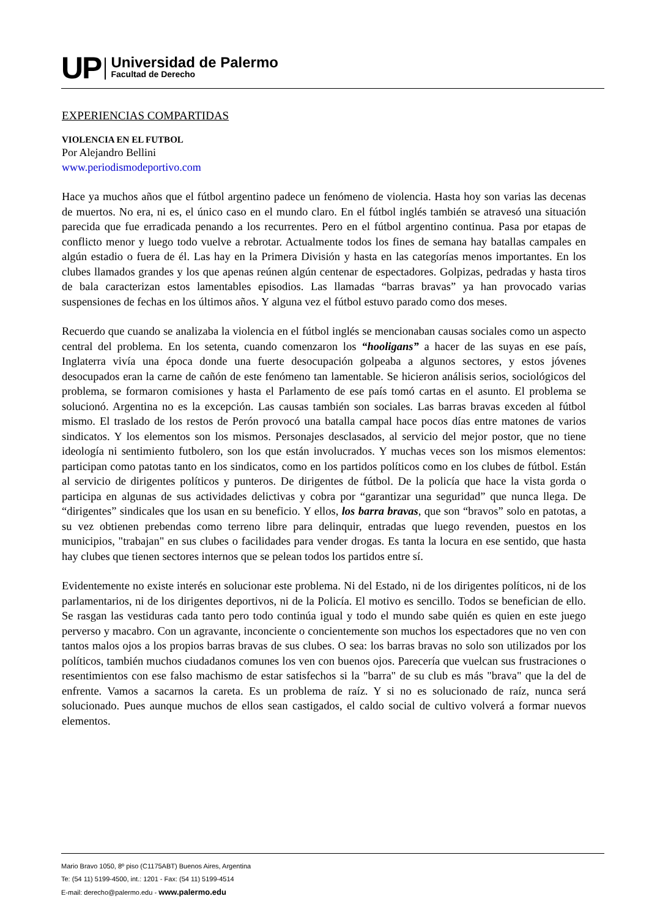UP
Universidad de Palermo
Facultad de Derecho
EXPERIENCIAS COMPARTIDAS
VIOLENCIA EN EL FUTBOL
Por Alejandro Bellini
www.periodismodeportivo.com
Hace ya muchos años que el fútbol argentino padece un fenómeno de violencia. Hasta hoy son varias las decenas de muertos. No era, ni es, el único caso en el mundo claro. En el fútbol inglés también se atravesó una situación parecida que fue erradicada penando a los recurrentes. Pero en el fútbol argentino continua. Pasa por etapas de conflicto menor y luego todo vuelve a rebrotar. Actualmente todos los fines de semana hay batallas campales en algún estadio o fuera de él. Las hay en la Primera División y hasta en las categorías menos importantes. En los clubes llamados grandes y los que apenas reúnen algún centenar de espectadores. Golpizas, pedradas y hasta tiros de bala caracterizan estos lamentables episodios. Las llamadas “barras bravas” ya han provocado varias suspensiones de fechas en los últimos años. Y alguna vez el fútbol estuvo parado como dos meses.
Recuerdo que cuando se analizaba la violencia en el fútbol inglés se mencionaban causas sociales como un aspecto central del problema. En los setenta, cuando comenzaron los “hooligans” a hacer de las suyas en ese país, Inglaterra vivía una época donde una fuerte desocupación golpeaba a algunos sectores, y estos jóvenes desocupados eran la carne de cañón de este fenómeno tan lamentable. Se hicieron análisis serios, sociológicos del problema, se formaron comisiones y hasta el Parlamento de ese país tomó cartas en el asunto. El problema se solucionó. Argentina no es la excepción. Las causas también son sociales. Las barras bravas exceden al fútbol mismo. El traslado de los restos de Perón provocó una batalla campal hace pocos días entre matones de varios sindicatos. Y los elementos son los mismos. Personajes desclasados, al servicio del mejor postor, que no tiene ideología ni sentimiento futbolero, son los que están involucrados. Y muchas veces son los mismos elementos: participan como patotas tanto en los sindicatos, como en los partidos políticos como en los clubes de fútbol. Están al servicio de dirigentes políticos y punteros. De dirigentes de fútbol. De la policía que hace la vista gorda o participa en algunas de sus actividades delictivas y cobra por “garantizar una seguridad” que nunca llega. De “dirigentes” sindicales que los usan en su beneficio. Y ellos, los barra bravas, que son “bravos” solo en patotas, a su vez obtienen prebendas como terreno libre para delinquir, entradas que luego revenden, puestos en los municipios, "trabajan" en sus clubes o facilidades para vender drogas. Es tanta la locura en ese sentido, que hasta hay clubes que tienen sectores internos que se pelean todos los partidos entre sí.
Evidentemente no existe interés en solucionar este problema. Ni del Estado, ni de los dirigentes políticos, ni de los parlamentarios, ni de los dirigentes deportivos, ni de la Policía. El motivo es sencillo. Todos se benefician de ello. Se rasgan las vestiduras cada tanto pero todo continúa igual y todo el mundo sabe quién es quien en este juego perverso y macabro. Con un agravante, inconciente o concientemente son muchos los espectadores que no ven con tantos malos ojos a los propios barras bravas de sus clubes. O sea: los barras bravas no solo son utilizados por los políticos, también muchos ciudadanos comunes los ven con buenos ojos. Parecería que vuelcan sus frustraciones o resentimientos con ese falso machismo de estar satisfechos si la "barra" de su club es más "brava" que la del de enfrente. Vamos a sacarnos la careta. Es un problema de raíz. Y si no es solucionado de raíz, nunca será solucionado. Pues aunque muchos de ellos sean castigados, el caldo social de cultivo volverá a formar nuevos elementos.
Mario Bravo 1050, 8º piso (C1175ABT) Buenos Aires, Argentina
Te: (54 11) 5199-4500, int.: 1201 - Fax: (54 11) 5199-4514
E-mail: derecho@palermo.edu - www.palermo.edu